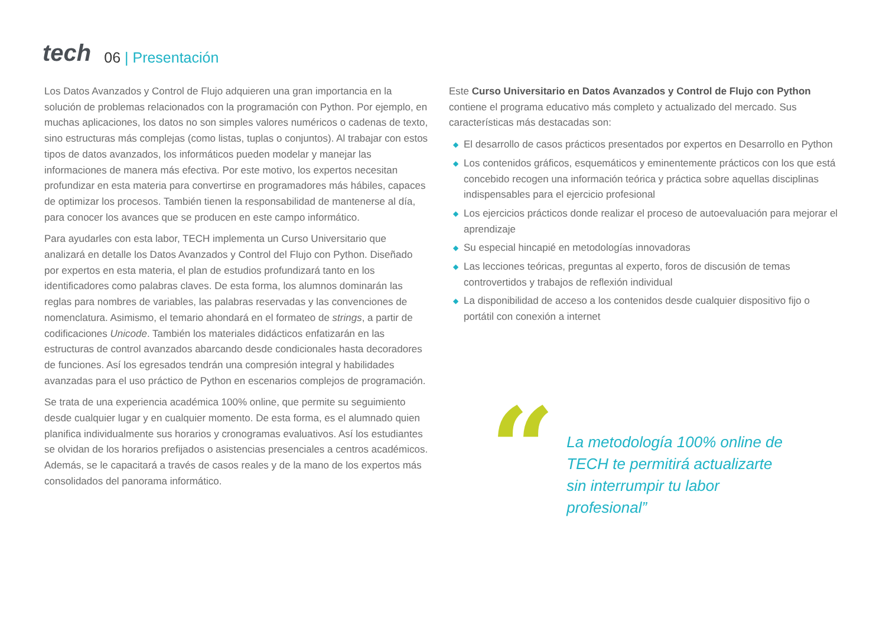tech
06 | Presentación
Los Datos Avanzados y Control de Flujo adquieren una gran importancia en la solución de problemas relacionados con la programación con Python. Por ejemplo, en muchas aplicaciones, los datos no son simples valores numéricos o cadenas de texto, sino estructuras más complejas (como listas, tuplas o conjuntos). Al trabajar con estos tipos de datos avanzados, los informáticos pueden modelar y manejar las informaciones de manera más efectiva. Por este motivo, los expertos necesitan profundizar en esta materia para convertirse en programadores más hábiles, capaces de optimizar los procesos. También tienen la responsabilidad de mantenerse al día, para conocer los avances que se producen en este campo informático.
Para ayudarles con esta labor, TECH implementa un Curso Universitario que analizará en detalle los Datos Avanzados y Control del Flujo con Python. Diseñado por expertos en esta materia, el plan de estudios profundizará tanto en los identificadores como palabras claves. De esta forma, los alumnos dominarán las reglas para nombres de variables, las palabras reservadas y las convenciones de nomenclatura. Asimismo, el temario ahondará en el formateo de strings, a partir de codificaciones Unicode. También los materiales didácticos enfatizarán en las estructuras de control avanzados abarcando desde condicionales hasta decoradores de funciones. Así los egresados tendrán una compresión integral y habilidades avanzadas para el uso práctico de Python en escenarios complejos de programación.
Se trata de una experiencia académica 100% online, que permite su seguimiento desde cualquier lugar y en cualquier momento. De esta forma, es el alumnado quien planifica individualmente sus horarios y cronogramas evaluativos. Así los estudiantes se olvidan de los horarios prefijados o asistencias presenciales a centros académicos. Además, se le capacitará a través de casos reales y de la mano de los expertos más consolidados del panorama informático.
Este Curso Universitario en Datos Avanzados y Control de Flujo con Python contiene el programa educativo más completo y actualizado del mercado. Sus características más destacadas son:
◆ El desarrollo de casos prácticos presentados por expertos en Desarrollo en Python
◆ Los contenidos gráficos, esquemáticos y eminentemente prácticos con los que está concebido recogen una información teórica y práctica sobre aquellas disciplinas indispensables para el ejercicio profesional
◆ Los ejercicios prácticos donde realizar el proceso de autoevaluación para mejorar el aprendizaje
◆ Su especial hincapié en metodologías innovadoras
◆ Las lecciones teóricas, preguntas al experto, foros de discusión de temas controvertidos y trabajos de reflexión individual
◆ La disponibilidad de acceso a los contenidos desde cualquier dispositivo fijo o portátil con conexión a internet
“
La metodología 100% online de TECH te permitirá actualizarte sin interrumpir tu labor profesional”